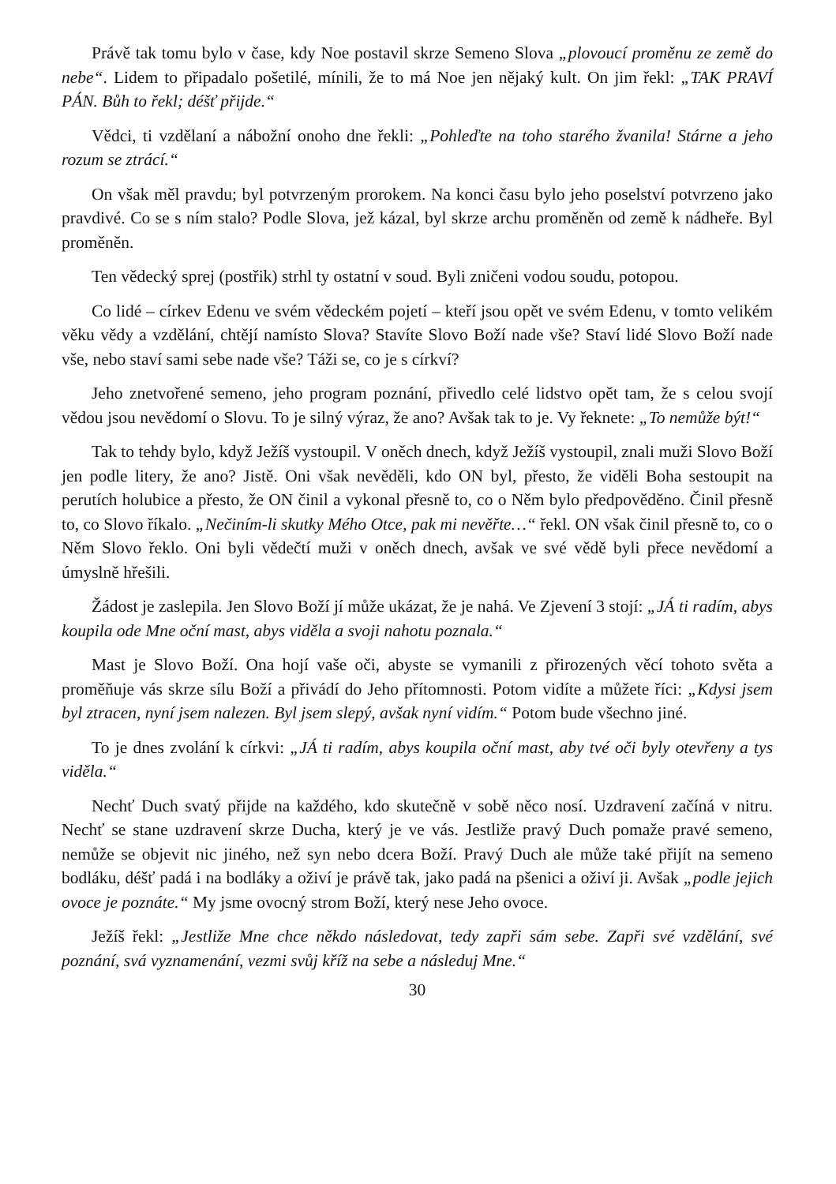Právě tak tomu bylo v čase, kdy Noe postavil skrze Semeno Slova „plovoucí proměnu ze země do nebe“. Lidem to připadalo pošetilé, mínili, že to má Noe jen nějaký kult. On jim řekl: „TAK PRAVÍ PÁN. Bůh to řekl; déšť přijde.“
Vědci, ti vzdělaní a nábožní onoho dne řekli: „Pohleďte na toho starého žvanila! Stárne a jeho rozum se ztrácí.“
On však měl pravdu; byl potvrzeným prorokem. Na konci času bylo jeho poselství potvrzeno jako pravdivé. Co se s ním stalo? Podle Slova, jež kázal, byl skrze archu proměněn od země k nádheře. Byl proměněn.
Ten vědecký sprej (postřik) strhl ty ostatní v soud. Byli zničeni vodou soudu, potopou.
Co lidé – církev Edenu ve svém vědeckém pojetí – kteří jsou opět ve svém Edenu, v tomto velikém věku vědy a vzdělání, chtějí namísto Slova? Stavíte Slovo Boží nade vše? Staví lidé Slovo Boží nade vše, nebo staví sami sebe nade vše? Táži se, co je s církví?
Jeho znetvořené semeno, jeho program poznání, přivedlo celé lidstvo opět tam, že s celou svojí vědou jsou nevědomí o Slovu. To je silný výraz, že ano? Avšak tak to je. Vy řeknete: „To nemůže být!“
Tak to tehdy bylo, když Ježíš vystoupil. V oněch dnech, když Ježíš vystoupil, znali muži Slovo Boží jen podle litery, že ano? Jistě. Oni však nevěděli, kdo ON byl, přesto, že viděli Boha sestoupit na perutích holubice a přesto, že ON činil a vykonal přesně to, co o Něm bylo předpověděno. Činil přesně to, co Slovo říkalo. „Nečiním-li skutky Mého Otce, pak mi nevěřte…“ řekl. ON však činil přesně to, co o Něm Slovo řeklo. Oni byli vědečtí muži v oněch dnech, avšak ve své vědě byli přece nevědomí a úmyslně hřešili.
Žádost je zaslepila. Jen Slovo Boží jí může ukázat, že je nahá. Ve Zjevení 3 stojí: „JÁ ti radím, abys koupila ode Mne oční mast, abys viděla a svoji nahotu poznala.“
Mast je Slovo Boží. Ona hojí vaše oči, abyste se vymanili z přirozených věcí tohoto světa a proměňuje vás skrze sílu Boží a přivádí do Jeho přítomnosti. Potom vidíte a můžete říci: „Kdysi jsem byl ztracen, nyní jsem nalezen. Byl jsem slepý, avšak nyní vidím.“ Potom bude všechno jiné.
To je dnes zvolání k církvi: „JÁ ti radím, abys koupila oční mast, aby tvé oči byly otevřeny a tys viděla.“
Nechť Duch svatý přijde na každého, kdo skutečně v sobě něco nosí. Uzdravení začíná v nitru. Nechť se stane uzdravení skrze Ducha, který je ve vás. Jestliže pravý Duch pomaže pravé semeno, nemůže se objevit nic jiného, než syn nebo dcera Boží. Pravý Duch ale může také přijít na semeno bodláku, déšť padá i na bodláky a oživí je právě tak, jako padá na pšenici a oživí ji. Avšak „podle jejich ovoce je poznáte.“ My jsme ovocný strom Boží, který nese Jeho ovoce.
Ježíš řekl: „Jestliže Mne chce někdo následovat, tedy zapři sám sebe. Zapři své vzdělání, své poznání, svá vyznamenání, vezmi svůj kříž na sebe a následuj Mne.“
30